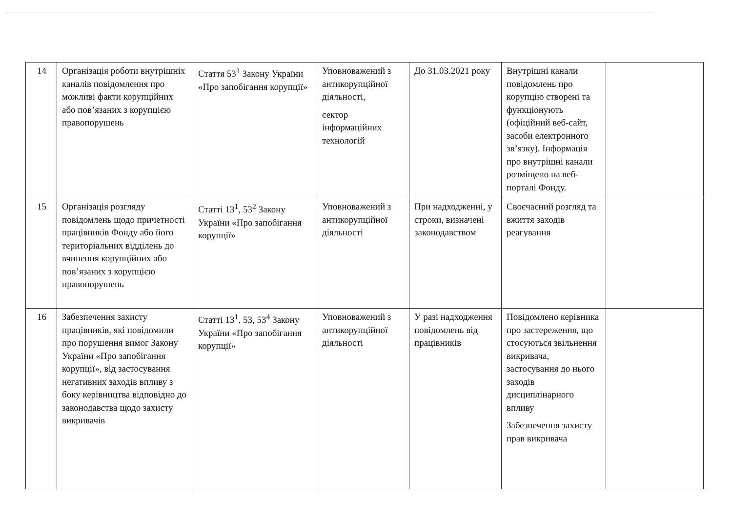| 14 | Організація роботи внутрішніх каналів повідомлення про можливі факти корупційних або пов’язаних з корупцією правопорушень | Стаття 53<sup>1</sup> Закону України «Про запобігання корупції» | Уповноважений з антикорупційної діяльності, сектор інформаційних технологій | До 31.03.2021 року | Внутрішні канали повідомлень про корупцію створені та функціонують (офіційний веб-сайт, засоби електронного зв’язку). Інформація про внутрішні канали розміщено на веб-порталі Фонду. | |
| 15 | Організація розгляду повідомлень щодо причетності працівників Фонду або його територіальних відділень до вчинення корупційних або пов’язаних з корупцією правопорушень | Статті 13<sup>1</sup>, 53<sup>2</sup> Закону України «Про запобігання корупції» | Уповноважений з антикорупційної діяльності | При надходженні, у строки, визначені законодавством | Своєчасний розгляд та вжиття заходів реагування | |
| 16 | Забезпечення захисту працівників, які повідомили про порушення вимог Закону України «Про запобігання корупції», від застосування негативних заходів впливу з боку керівництва відповідно до законодавства щодо захисту викривачів | Статті 13<sup>1</sup>, 53, 53<sup>4</sup> Закону України «Про запобігання корупції» | Уповноважений з антикорупційної діяльності | У разі надходження повідомлень від працівників | Повідомлено керівника про застереження, що стосуються звільнення викривача, застосування до нього заходів дисциплінарного впливу Забезпечення захисту прав викривача | |